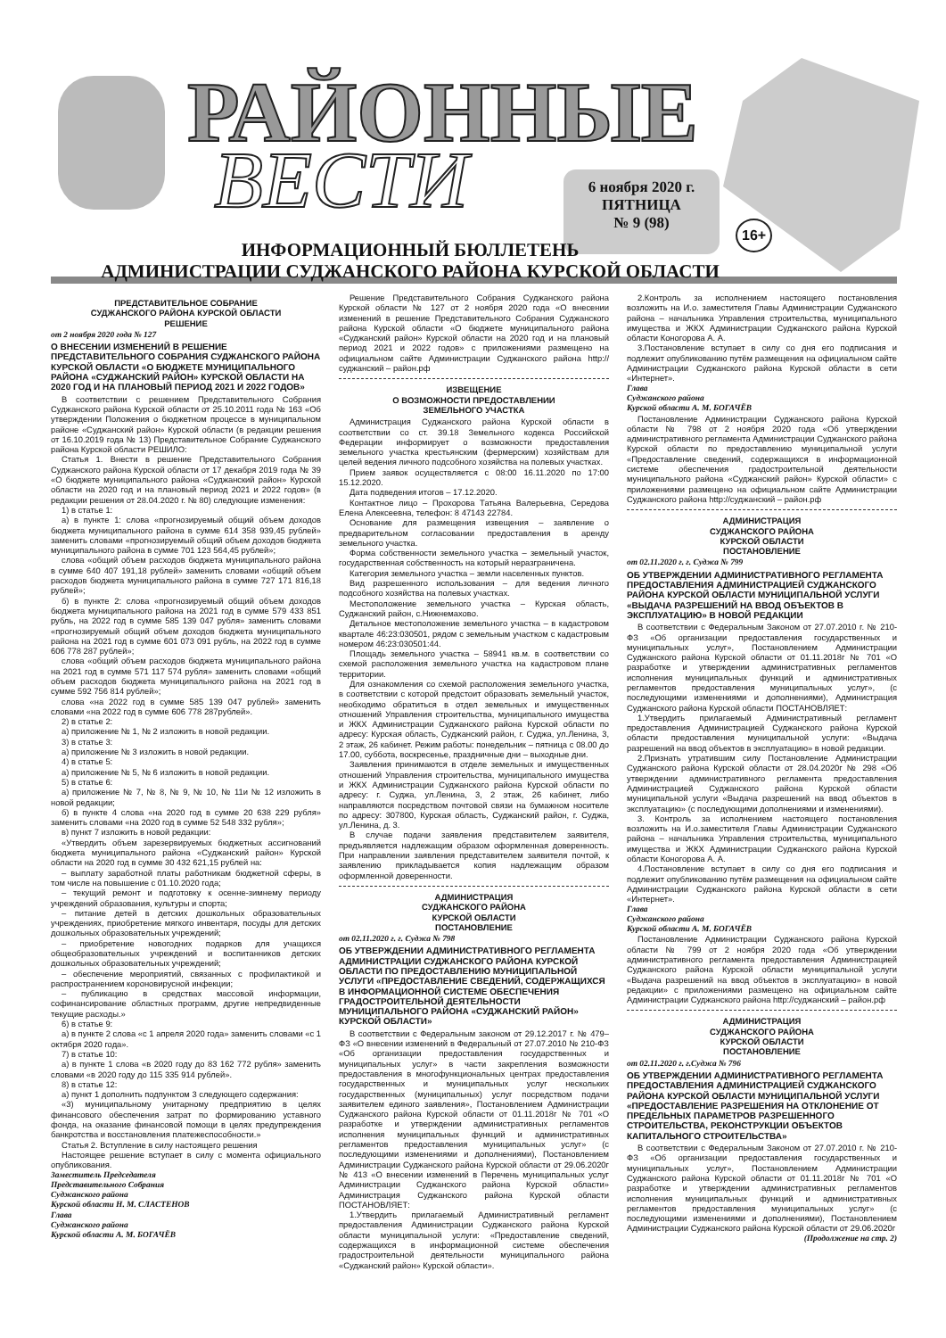РАЙОННЫЕ
ВЕСТИ
6 ноября 2020 г.
ПЯТНИЦА
№ 9 (98)
16+
ИНФОРМАЦИОННЫЙ БЮЛЛЕТЕНЬ
АДМИНИСТРАЦИИ СУДЖАНСКОГО РАЙОНА КУРСКОЙ ОБЛАСТИ
ПРЕДСТАВИТЕЛЬНОЕ СОБРАНИЕ
СУДЖАНСКОГО РАЙОНА КУРСКОЙ ОБЛАСТИ
РЕШЕНИЕ
от 2 ноября 2020 года № 127
О ВНЕСЕНИИ ИЗМЕНЕНИЙ В РЕШЕНИЕ ПРЕДСТАВИТЕЛЬНОГО СОБРАНИЯ СУДЖАНСКОГО РАЙОНА КУРСКОЙ ОБЛАСТИ «О БЮДЖЕТЕ МУНИЦИПАЛЬНОГО РАЙОНА «СУДЖАНСКИЙ РАЙОН» КУРСКОЙ ОБЛАСТИ НА 2020 ГОД И НА ПЛАНОВЫЙ ПЕРИОД 2021 И 2022 ГОДОВ»
В соответствии с решением Представительного Собрания Суджанского района Курской области от 25.10.2011 года № 163 «Об утверждении Положения о бюджетном процессе в муниципальном районе «Суджанский район» Курской области (в редакции решения от 16.10.2019 года № 13) Представительное Собрание Суджанского района Курской области РЕШИЛО:
Статья 1. Внести в решение Представительного Собрания Суджанского района Курской области от 17 декабря 2019 года № 39 «О бюджете муниципального района «Суджанский район» Курской области на 2020 год и на плановый период 2021 и 2022 годов» (в редакции решения от 28.04.2020 г. № 80) следующие изменения:
1) в статье 1:
а) в пункте 1: слова «прогнозируемый общий объем доходов бюджета муниципального района в сумме 614 358 939,45 рублей» заменить словами «прогнозируемый общий объем доходов бюджета муниципального района в сумме 701 123 564,45 рублей»;
слова «общий объем расходов бюджета муниципального района в сумме 640 407 191,18 рублей» заменить словами «общий объем расходов бюджета муниципального района в сумме 727 171 816,18 рублей»;
б) в пункте 2: слова «прогнозируемый общий объем доходов бюджета муниципального района на 2021 год в сумме 579 433 851 рубль, на 2022 год в сумме 585 139 047 рубля» заменить словами «прогнозируемый общий объем доходов бюджета муниципального района на 2021 год в сумме 601 073 091 рубль, на 2022 год в сумме 606 778 287 рублей»;
слова «общий объем расходов бюджета муниципального района на 2021 год в сумме 571 117 574 рубля» заменить словами «общий объем расходов бюджета муниципального района на 2021 год в сумме 592 756 814 рублей»;
слова «на 2022 год в сумме 585 139 047 рублей» заменить словами «на 2022 год в сумме 606 778 287рублей».
2) в статье 2:
а) приложение № 1, № 2 изложить в новой редакции.
3) в статье 3:
а) приложение № 3 изложить в новой редакции.
4) в статье 5:
а) приложение № 5, № 6 изложить в новой редакции.
5) в статье 6:
а) приложение № 7, № 8, № 9, № 10, № 11и № 12 изложить в новой редакции;
б) в пункте 4 слова «на 2020 год в сумме 20 638 229 рубля» заменить словами «на 2020 год в сумме 52 548 332 рубля»;
в) пункт 7 изложить в новой редакции:
«Утвердить объем зарезервируемых бюджетных ассигнований бюджета муниципального района «Суджанский район» Курской области на 2020 год в сумме 30 432 621,15 рублей на:
– выплату заработной платы работникам бюджетной сферы, в том числе на повышение с 01.10.2020 года;
– текущий ремонт и подготовку к осенне-зимнему периоду учреждений образования, культуры и спорта;
– питание детей в детских дошкольных образовательных учреждениях, приобретение мягкого инвентаря, посуды для детских дошкольных образовательных учреждений;
– приобретение новогодних подарков для учащихся общеобразовательных учреждений и воспитанников детских дошкольных образовательных учреждений;
– обеспечение мероприятий, связанных с профилактикой и распространением короновирусной инфекции;
– публикацию в средствах массовой информации, софинансирование областных программ, другие непредвиденные текущие расходы.»
6) в статье 9:
а) в пункте 2 слова «с 1 апреля 2020 года» заменить словами «с 1 октября 2020 года».
7) в статье 10:
а) в пункте 1 слова «в 2020 году до 83 162 772 рубля» заменить словами «в 2020 году до 115 335 914 рублей».
8) в статье 12:
а) пункт 1 дополнить подпунктом 3 следующего содержания:
«3) муниципальному унитарному предприятию в целях финансового обеспечения затрат по формированию уставного фонда, на оказание финансовой помощи в целях предупреждения банкротства и восстановления платежеспособности.»
Статья 2. Вступление в силу настоящего решения
Настоящее решение вступает в силу с момента официального опубликования.
Заместитель Председателя
Представительного Собрания
Суджанского района
Курской области Н. М. СЛАСТЕНОВ
Глава
Суджанского района
Курской области А. М. БОГАЧЁВ
Решение Представительного Собрания Суджанского района Курской области № 127 от 2 ноября 2020 года «О внесении изменений в решение Представительного Собрания Суджанского района Курской области «О бюджете муниципального района «Суджанский район» Курской области на 2020 год и на плановый период 2021 и 2022 годов» с приложениями размещено на официальном сайте Администрации Суджанского района http://суджанский – район.рф
ИЗВЕЩЕНИЕ
О ВОЗМОЖНОСТИ ПРЕДОСТАВЛЕНИИ
ЗЕМЕЛЬНОГО УЧАСТКА
Администрация Суджанского района Курской области в соответствии со ст. 39.18 Земельного кодекса Российской Федерации информирует о возможности предоставления земельного участка крестьянским (фермерским) хозяйствам для целей ведения личного подсобного хозяйства на полевых участках.
Прием заявок осуществляется с 08:00 16.11.2020 по 17:00 15.12.2020.
Дата подведения итогов – 17.12.2020.
Контактное лицо – Прохорова Татьяна Валерьевна, Середова Елена Алексеевна, телефон: 8 47143 22784.
Основание для размещения извещения – заявление о предварительном согласовании предоставления в аренду земельного участка.
Форма собственности земельного участка – земельный участок, государственная собственность на который неразграничена.
Категория земельного участка – земли населенных пунктов.
Вид разрешенного использования – для ведения личного подсобного хозяйства на полевых участках.
Местоположение земельного участка – Курская область, Суджанский район, с.Нижнемахово.
Детальное местоположение земельного участка – в кадастровом квартале 46:23:030501, рядом с земельным участком с кадастровым номером 46:23:030501:44.
Площадь земельного участка – 58941 кв.м. в соответствии со схемой расположения земельного участка на кадастровом плане территории.
Для ознакомления со схемой расположения земельного участка, в соответствии с которой предстоит образовать земельный участок, необходимо обратиться в отдел земельных и имущественных отношений Управления строительства, муниципального имущества и ЖКХ Администрации Суджанского района Курской области по адресу: Курская область, Суджанский район, г. Суджа, ул.Ленина, 3, 2 этаж, 26 кабинет. Режим работы: понедельник – пятница с 08.00 до 17.00, суббота, воскресенье, праздничные дни – выходные дни.
Заявления принимаются в отделе земельных и имущественных отношений Управления строительства, муниципального имущества и ЖКХ Администрации Суджанского района Курской области по адресу: г. Суджа, ул.Ленина, 3, 2 этаж, 26 кабинет, либо направляются посредством почтовой связи на бумажном носителе по адресу: 307800, Курская область, Суджанский район, г. Суджа, ул.Ленина, д. 3.
В случае подачи заявления представителем заявителя, предъявляется надлежащим образом оформленная доверенность. При направлении заявления представителем заявителя почтой, к заявлению прикладывается копия надлежащим образом оформленной доверенности.
АДМИНИСТРАЦИЯ
СУДЖАНСКОГО РАЙОНА
КУРСКОЙ ОБЛАСТИ
ПОСТАНОВЛЕНИЕ
от 02.11.2020 г. г. Суджа № 798
ОБ УТВЕРЖДЕНИИ АДМИНИСТРАТИВНОГО РЕГЛАМЕНТА АДМИНИСТРАЦИИ СУДЖАНСКОГО РАЙОНА КУРСКОЙ ОБЛАСТИ ПО ПРЕДОСТАВЛЕНИЮ МУНИЦИПАЛЬНОЙ УСЛУГИ «ПРЕДОСТАВЛЕНИЕ СВЕДЕНИЙ, СОДЕРЖАЩИХСЯ В ИНФОРМАЦИОННОЙ СИСТЕМЕ ОБЕСПЕЧЕНИЯ ГРАДОСТРОИТЕЛЬНОЙ ДЕЯТЕЛЬНОСТИ МУНИЦИПАЛЬНОГО РАЙОНА «СУДЖАНСКИЙ РАЙОН» КУРСКОЙ ОБЛАСТИ»
В соответствии с Федеральным законом от 29.12.2017 г. № 479–ФЗ «О внесении изменений в Федеральный от 27.07.2010 № 210-ФЗ «Об организации предоставления государственных и муниципальных услуг» в части закрепления возможности предоставления в многофункциональных центрах предоставления государственных и муниципальных услуг нескольких государственных (муниципальных) услуг посредством подачи заявителем единого заявления», Постановлением Администрации Суджанского района Курской области от 01.11.2018г № 701 «О разработке и утверждении административных регламентов исполнения муниципальных функций и административных регламентов предоставления муниципальных услуг» (с последующими изменениями и дополнениями), Постановлением Администрации Суджанского района Курской области от 29.06.2020г № 413 «О внесении изменений в Перечень муниципальных услуг Администрации Суджанского района Курской области» Администрация Суджанского района Курской области ПОСТАНОВЛЯЕТ:
1.Утвердить прилагаемый Административный регламент предоставления Администрации Суджанского района Курской области муниципальной услуги: «Предоставление сведений, содержащихся в информационной системе обеспечения градостроительной деятельности муниципального района «Суджанский район» Курской области».
2.Контроль за исполнением настоящего постановления возложить на И.о. заместителя Главы Администрации Суджанского района – начальника Управления строительства, муниципального имущества и ЖКХ Администрации Суджанского района Курской области Коногорова А. А.
3.Постановление вступает в силу со дня его подписания и подлежит опубликованию путём размещения на официальном сайте Администрации Суджанского района Курской области в сети «Интернет».
Глава
Суджанского района
Курской области А. М. БОГАЧЁВ
Постановление Администрации Суджанского района Курской области № 798 от 2 ноября 2020 года «Об утверждении административного регламента Администрации Суджанского района Курской области по предоставлению муниципальной услуги «Предоставление сведений, содержащихся в информационной системе обеспечения градостроительной деятельности муниципального района «Суджанский район» Курской области» с приложениями размещено на официальном сайте Администрации Суджанского района http://суджанский – район.рф
АДМИНИСТРАЦИЯ
СУДЖАНСКОГО РАЙОНА
КУРСКОЙ ОБЛАСТИ
ПОСТАНОВЛЕНИЕ
от 02.11.2020 г. г. Суджа № 799
ОБ УТВЕРЖДЕНИИ АДМИНИСТРАТИВНОГО РЕГЛАМЕНТА ПРЕДОСТАВЛЕНИЯ АДМИНИСТРАЦИЕЙ СУДЖАНСКОГО РАЙОНА КУРСКОЙ ОБЛАСТИ МУНИЦИПАЛЬНОЙ УСЛУГИ «ВЫДАЧА РАЗРЕШЕНИЙ НА ВВОД ОБЪЕКТОВ В ЭКСПЛУАТАЦИЮ» В НОВОЙ РЕДАКЦИИ
В соответствии с Федеральным Законом от 27.07.2010 г. № 210-ФЗ «Об организации предоставления государственных и муниципальных услуг», Постановлением Администрации Суджанского района Курской области от 01.11.2018г № 701 «О разработке и утверждении административных регламентов исполнения муниципальных функций и административных регламентов предоставления муниципальных услуг», (с последующими изменениями и дополнениями), Администрация Суджанского района Курской области ПОСТАНОВЛЯЕТ:
1.Утвердить прилагаемый Административный регламент предоставления Администрацией Суджанского района Курской области предоставления муниципальной услуги: «Выдача разрешений на ввод объектов в эксплуатацию» в новой редакции.
2.Признать утратившим силу Постановление Администрации Суджанского района Курской области от 28.04.2020г № 298 «Об утверждении административного регламента предоставления Администрацией Суджанского района Курской области муниципальной услуги «Выдача разрешений на ввод объектов в эксплуатацию» (с последующими дополнениями и изменениями).
3. Контроль за исполнением настоящего постановления возложить на И.о.заместителя Главы Администрации Суджанского района – начальника Управления строительства, муниципального имущества и ЖКХ Администрации Суджанского района Курской области Коногорова А. А.
4.Постановление вступает в силу со дня его подписания и подлежит опубликованию путём размещения на официальном сайте Администрации Суджанского района Курской области в сети «Интернет».
Глава
Суджанского района
Курской области А. М. БОГАЧЁВ
Постановление Администрации Суджанского района Курской области № 799 от 2 ноября 2020 года «Об утверждении административного регламента предоставления Администрацией Суджанского района Курской области муниципальной услуги «Выдача разрешений на ввод объектов в эксплуатацию» в новой редакции» с приложениями размещено на официальном сайте Администрации Суджанского района http://суджанский – район.рф
АДМИНИСТРАЦИЯ
СУДЖАНСКОГО РАЙОНА
КУРСКОЙ ОБЛАСТИ
ПОСТАНОВЛЕНИЕ
от 02.11.2020 г. г.Суджа № 796
ОБ УТВЕРЖДЕНИИ АДМИНИСТРАТИВНОГО РЕГЛАМЕНТА ПРЕДОСТАВЛЕНИЯ АДМИНИСТРАЦИЕЙ СУДЖАНСКОГО РАЙОНА КУРСКОЙ ОБЛАСТИ МУНИЦИПАЛЬНОЙ УСЛУГИ «ПРЕДОСТАВЛЕНИЕ РАЗРЕШЕНИЯ НА ОТКЛОНЕНИЕ ОТ ПРЕДЕЛЬНЫХ ПАРАМЕТРОВ РАЗРЕШЕННОГО СТРОИТЕЛЬСТВА, РЕКОНСТРУКЦИИ ОБЪЕКТОВ КАПИТАЛЬНОГО СТРОИТЕЛЬСТВА»
В соответствии с Федеральным Законом от 27.07.2010 г. № 210-ФЗ «Об организации предоставления государственных и муниципальных услуг», Постановлением Администрации Суджанского района Курской области от 01.11.2018г № 701 «О разработке и утверждении административных регламентов исполнения муниципальных функций и административных регламентов предоставления муниципальных услуг» (с последующими изменениями и дополнениями), Постановлением Администрации Суджанского района Курской области от 29.06.2020г
(Продолжение на стр. 2)